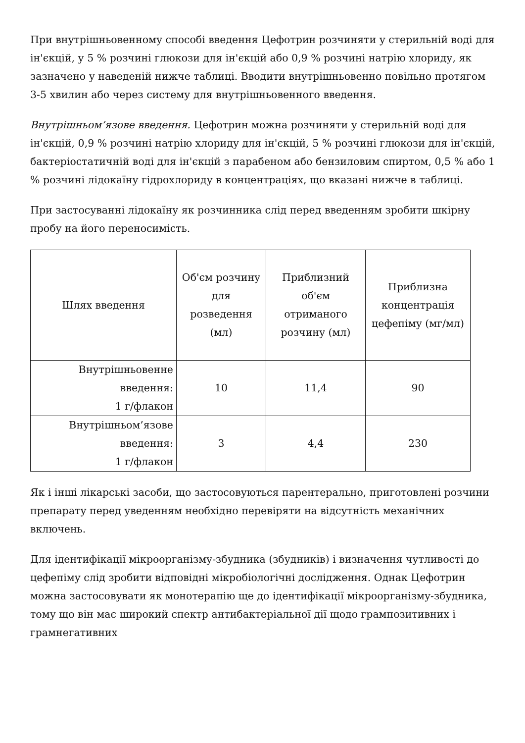При внутрішньовенному способі введення Цефотрин розчиняти у стерильній воді для ін'єкцій, у 5 % розчині глюкози для ін'єкцій або 0,9 % розчині натрію хлориду, як зазначено у наведеній нижче таблиці. Вводити внутрішньовенно повільно протягом 3-5 хвилин або через систему для внутрішньовенного введення.
Внутрішньом’язове введення. Цефотрин можна розчиняти у стерильній воді для ін'єкцій, 0,9 % розчині натрію хлориду для ін'єкцій, 5 % розчині глюкози для ін'єкцій, бактеріостатичній воді для ін'єкцій з парабеном або бензиловим спиртом, 0,5 % або 1 % розчині лідокаїну гідрохлориду в концентраціях, що вказані нижче в таблиці.
При застосуванні лідокаїну як розчинника слід перед введенням зробити шкірну пробу на його переносимість.
| Шлях введення | Об'єм розчину для розведення (мл) | Приблизний об'єм отриманого розчину (мл) | Приблизна концентрація цефепіму (мг/мл) |
| --- | --- | --- | --- |
| Внутрішньовенне введення: 1 г/флакон | 10 | 11,4 | 90 |
| Внутрішньом’язове введення: 1 г/флакон | 3 | 4,4 | 230 |
Як і інші лікарські засоби, що застосовуються парентерально, приготовлені розчини препарату перед уведенням необхідно перевіряти на відсутність механічних включень.
Для ідентифікації мікроорганізму-збудника (збудників) і визначення чутливості до цефепіму слід зробити відповідні мікробіологічні дослідження. Однак Цефотрин можна застосовувати як монотерапію ще до ідентифікації мікроорганізму-збудника, тому що він має широкий спектр антибактеріальної дії щодо грампозитивних і грамнегативних